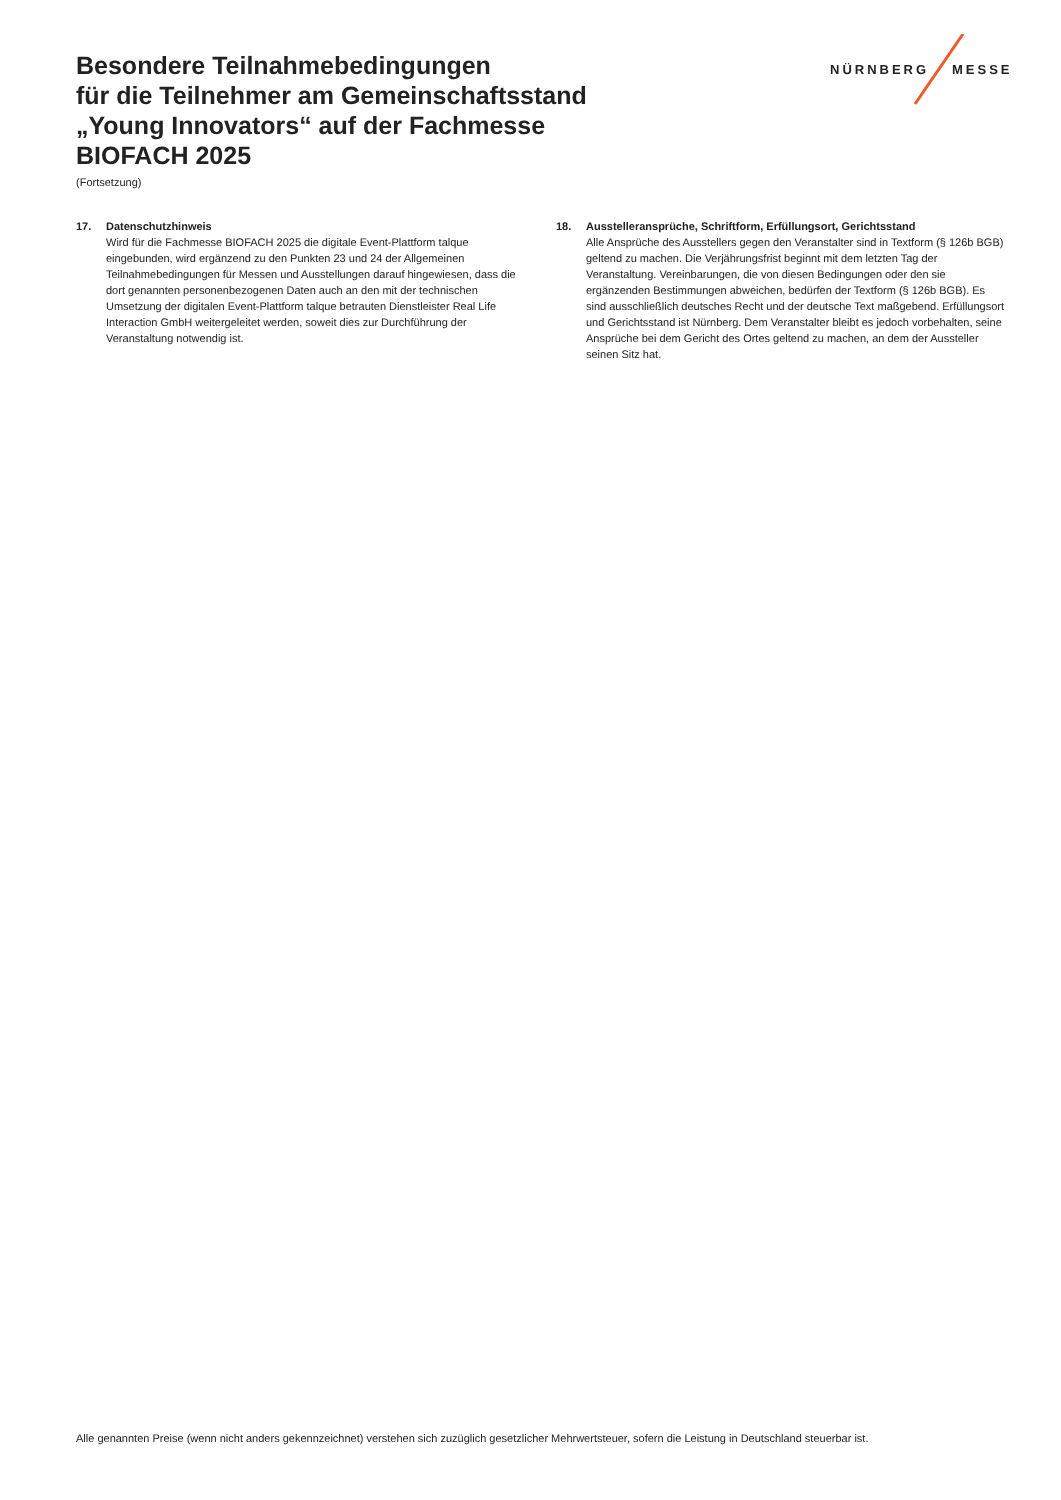Besondere Teilnahmebedingungen
für die Teilnehmer am Gemeinschaftsstand
„Young Innovators“ auf der Fachmesse
BIOFACH 2025
(Fortsetzung)
NÜRNBERG MESSE
17. Datenschutzhinweis
Wird für die Fachmesse BIOFACH 2025 die digitale Event-Plattform talque eingebunden, wird ergänzend zu den Punkten 23 und 24 der Allgemeinen Teilnahmebedingungen für Messen und Ausstellungen darauf hingewiesen, dass die dort genannten personenbezogenen Daten auch an den mit der technischen Umsetzung der digitalen Event-Plattform talque betrauten Dienstleister Real Life Interaction GmbH weitergeleitet werden, soweit dies zur Durchführung der Veranstaltung notwendig ist.
18. Ausstelleransprüche, Schriftform, Erfüllungsort, Gerichtsstand
Alle Ansprüche des Ausstellers gegen den Veranstalter sind in Textform (§ 126b BGB) geltend zu machen. Die Verjährungsfrist beginnt mit dem letzten Tag der Veranstaltung. Vereinbarungen, die von diesen Bedingungen oder den sie ergänzenden Bestimmungen abweichen, bedürfen der Textform (§ 126b BGB). Es sind ausschließlich deutsches Recht und der deutsche Text maßgebend. Erfüllungsort und Gerichtsstand ist Nürnberg. Dem Veranstalter bleibt es jedoch vorbehalten, seine Ansprüche bei dem Gericht des Ortes geltend zu machen, an dem der Aussteller seinen Sitz hat.
Alle genannten Preise (wenn nicht anders gekennzeichnet) verstehen sich zuzüglich gesetzlicher Mehrwertsteuer, sofern die Leistung in Deutschland steuerbar ist.